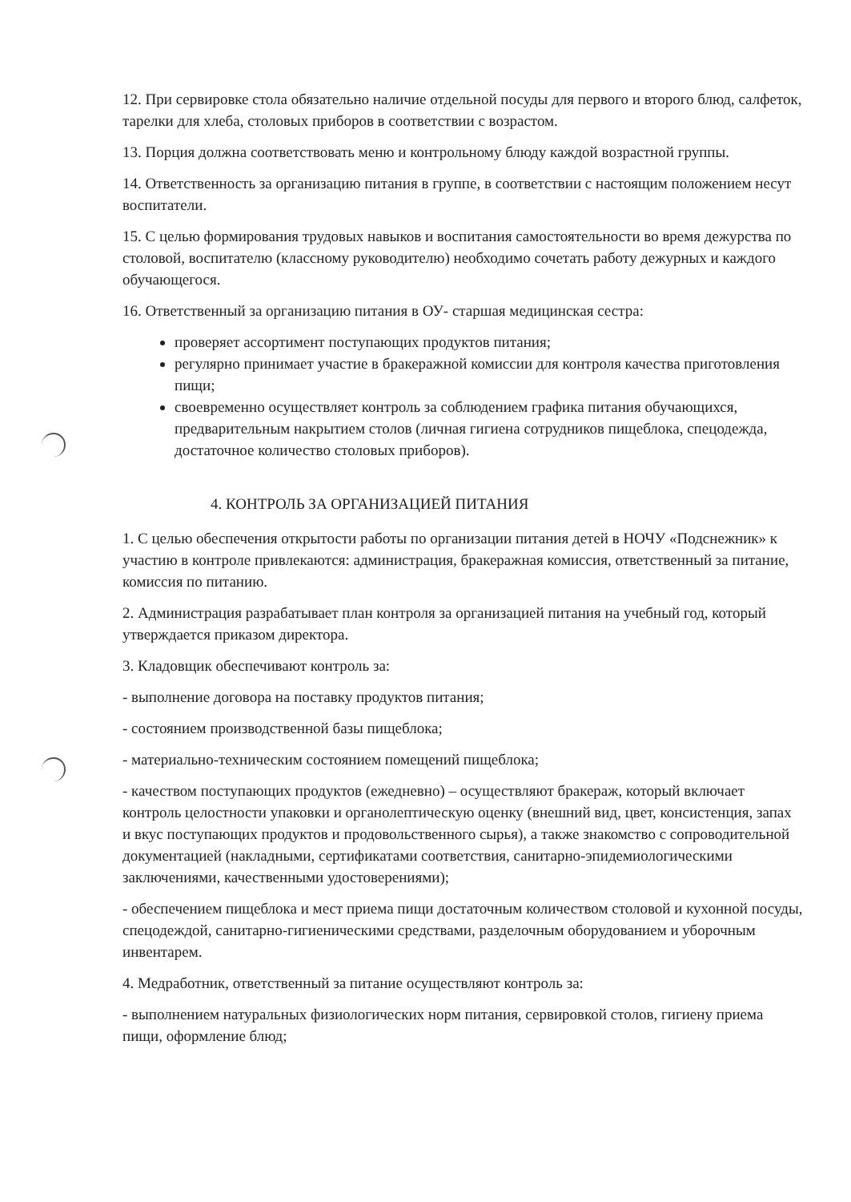12. При сервировке стола обязательно наличие отдельной посуды для первого и второго блюд, салфеток, тарелки для хлеба, столовых приборов в соответствии с возрастом.
13. Порция должна соответствовать меню и контрольному блюду каждой возрастной группы.
14. Ответственность за организацию питания в группе, в соответствии с настоящим положением несут воспитатели.
15. С целью формирования трудовых навыков и воспитания самостоятельности во время дежурства по столовой, воспитателю (классному руководителю) необходимо сочетать работу дежурных и каждого обучающегося.
16. Ответственный за организацию питания в ОУ- старшая медицинская сестра:
проверяет ассортимент поступающих продуктов питания;
регулярно принимает участие в бракеражной комиссии для контроля качества приготовления пищи;
своевременно осуществляет контроль за соблюдением графика питания обучающихся, предварительным накрытием столов (личная гигиена сотрудников пищеблока, спецодежда, достаточное количество столовых приборов).
4. КОНТРОЛЬ ЗА ОРГАНИЗАЦИЕЙ ПИТАНИЯ
1. С целью обеспечения открытости работы по организации питания детей в НОЧУ «Подснежник» к участию в контроле привлекаются: администрация, бракеражная комиссия, ответственный за питание, комиссия по питанию.
2. Администрация разрабатывает план контроля за организацией питания на учебный год, который утверждается приказом директора.
3. Кладовщик обеспечивают контроль за:
- выполнение договора на поставку продуктов питания;
- состоянием производственной базы пищеблока;
- материально-техническим состоянием помещений пищеблока;
- качеством поступающих продуктов (ежедневно) – осуществляют бракераж, который включает контроль целостности упаковки и органолептическую оценку (внешний вид, цвет, консистенция, запах и вкус поступающих продуктов и продовольственного сырья), а также знакомство с сопроводительной документацией (накладными, сертификатами соответствия, санитарно-эпидемиологическими заключениями, качественными удостоверениями);
- обеспечением пищеблока и мест приема пищи достаточным количеством столовой и кухонной посуды, спецодеждой, санитарно-гигиеническими средствами, разделочным оборудованием и уборочным инвентарем.
4. Медработник, ответственный за питание осуществляют контроль за:
- выполнением натуральных физиологических норм питания, сервировкой столов, гигиену приема пищи, оформление блюд;